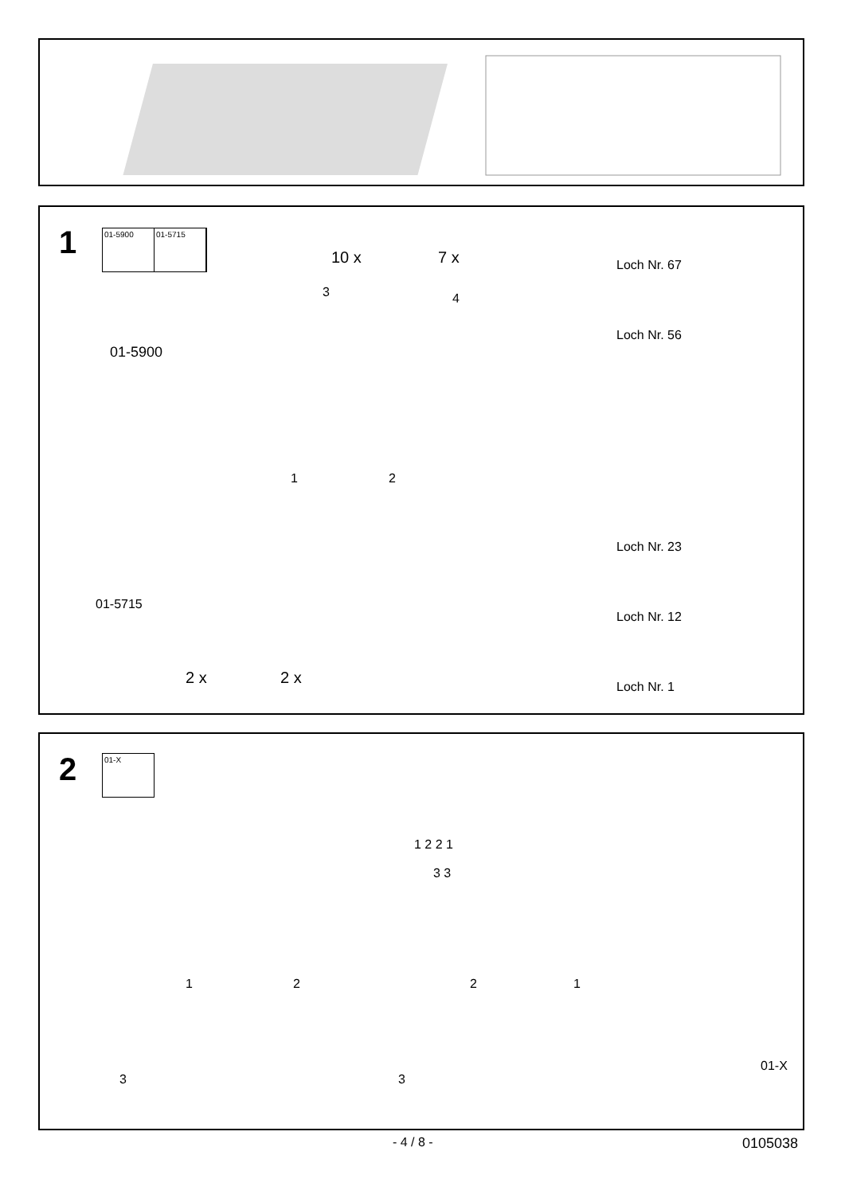1
01-5900 01-5715
10 x 7 x
3 4
01-5900
01-5715
1 2
2 x 2 x
Loch Nr. 67
Loch Nr. 56
Loch Nr. 23
Loch Nr. 12
Loch Nr. 1
2 01-X
1 2 2 1
3 3
1 2 2 1
3 3
01-X
- 4 / 8 - 0105038